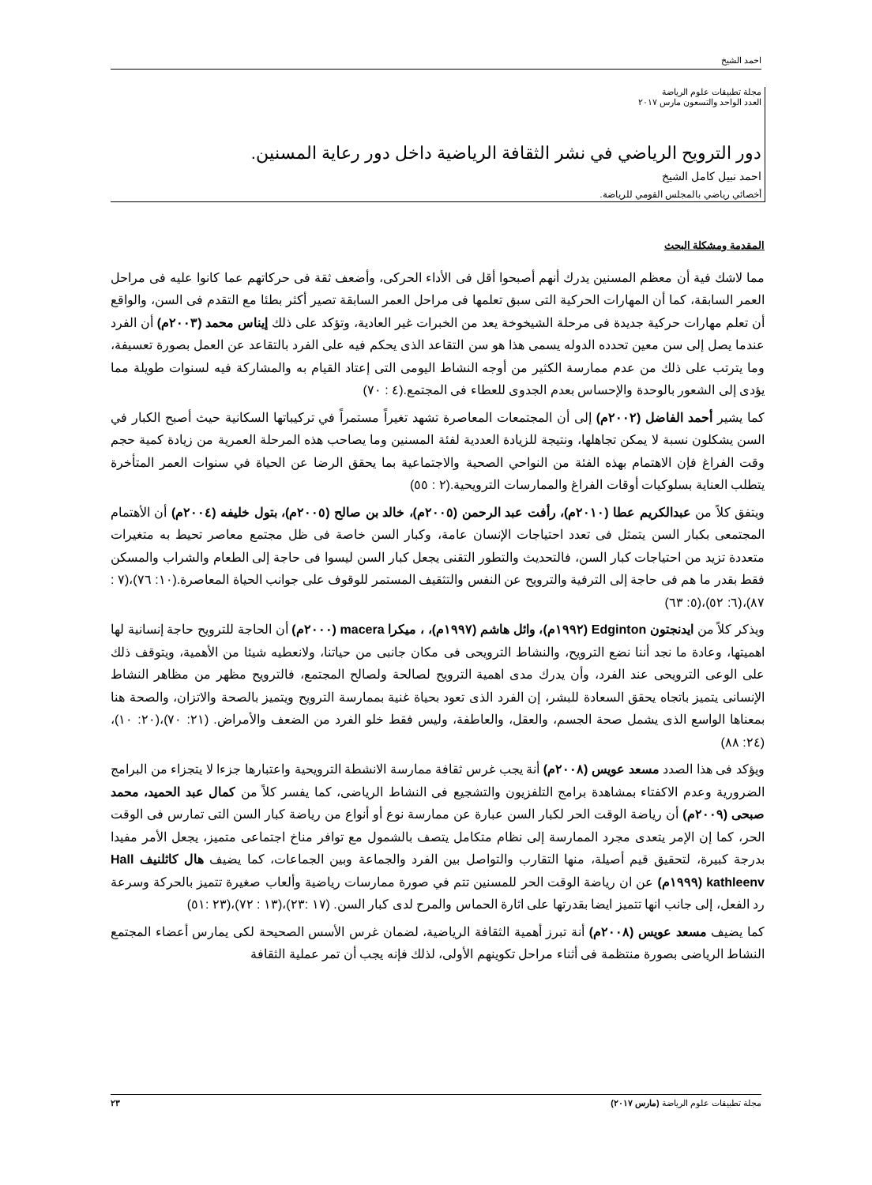احمد الشيخ
مجلة تطبيقات علوم الرياضة
العدد الواحد والتسعون مارس ٢٠١٧
دور الترويح الرياضي في نشر الثقافة الرياضية داخل دور رعاية المسنين.
احمد نبيل كامل الشيخ
أخصائي رياضي بالمجلس القومي للرياضة.
المقدمة ومشكلة البحث
مما لاشك فية أن معظم المسنين يدرك أنهم أصبحوا أقل فى الأداء الحركى، وأضعف ثقة فى حركاتهم عما كانوا عليه فى مراحل العمر السابقة، كما أن المهارات الحركية التى سبق تعلمها فى مراحل العمر السابقة تصير أكثر بطئا مع التقدم فى السن، والواقع أن تعلم مهارات حركية جديدة فى مرحلة الشيخوخة يعد من الخبرات غير العادية، وتؤكد على ذلك إيناس محمد (٢٠٠٣م) أن الفرد عندما يصل إلى سن معين تحدده الدوله يسمى هذا هو سن التقاعد الذى يحكم فيه على الفرد بالتقاعد عن العمل بصورة تعسيفة، وما يترتب على ذلك من عدم ممارسة الكثير من أوجه النشاط اليومى التى إعتاد القيام به والمشاركة فيه لسنوات طويلة مما يؤدى إلى الشعور بالوحدة والإحساس بعدم الجدوى للعطاء فى المجتمع.(٤ : ٧٠)
كما يشير أحمد الفاضل (٢٠٠٢م) إلى أن المجتمعات المعاصرة تشهد تغيراً مستمراً في تركيباتها السكانية حيث أصبح الكبار في السن يشكلون نسبة لا يمكن تجاهلها، ونتيجة للزيادة العددية لفئة المسنين وما يصاحب هذه المرحلة العمرية من زيادة كمية حجم وقت الفراغ فإن الاهتمام بهذه الفئة من النواحي الصحية والاجتماعية بما يحقق الرضا عن الحياة في سنوات العمر المتأخرة يتطلب العناية بسلوكيات أوقات الفراغ والممارسات الترويحية.(٢ : ٥٥)
ويتفق كلاً من عبدالكريم عطا (٢٠١٠م)، رأفت عبد الرحمن (٢٠٠٥م)، خالد بن صالح (٢٠٠٥م)، بتول خليفه (٢٠٠٤م) أن الأهتمام المجتمعى بكبار السن يتمثل فى تعدد احتياجات الإنسان عامة، وكبار السن خاصة فى ظل مجتمع معاصر تحيط به متغيرات متعددة تزيد من احتياجات كبار السن، فالتحديث والتطور التقنى يجعل كبار السن ليسوا فى حاجة إلى الطعام والشراب والمسكن فقط بقدر ما هم فى حاجة إلى الترفية والترويح عن النفس والتثقيف المستمر للوقوف على جوانب الحياة المعاصرة.(١٠: ٧٦)،(٧ : ٨٧)،(٦: ٥٢)،(٥: ٦٣)
ويذكر كلاً من ايدنجتون Edginton (١٩٩٢م)، وائل هاشم (١٩٩٧م)، ، ميكرا macera (٢٠٠٠م) أن الحاجة للترويح حاجة إنسانية لها اهميتها، وعادة ما نجد أننا نضع الترويح، والنشاط الترويحى فى مكان جانبى من حياتنا، ولانعطيه شيئا من الأهمية، ويتوقف ذلك على الوعى الترويحى عند الفرد، وأن يدرك مدى اهمية الترويح لصالحة ولصالح المجتمع، فالترويح مظهر من مظاهر النشاط الإنسانى يتميز باتجاه يحقق السعادة للبشر، إن الفرد الذى تعود بحياة غنية بممارسة الترويح ويتميز بالصحة والاتزان، والصحة هنا بمعناها الواسع الذى يشمل صحة الجسم، والعقل، والعاطفة، وليس فقط خلو الفرد من الضعف والأمراض. (٢١: ٧٠)،(٢٠: ١٠)،(٢٤: ٨٨)
ويؤكد فى هذا الصدد مسعد عويس (٢٠٠٨م) أنة يجب غرس ثقافة ممارسة الانشطة الترويحية واعتبارها جزءا لا يتجزاء من البرامج الضرورية وعدم الاكفتاء بمشاهدة برامج التلفزيون والتشجيع فى النشاط الرياضى، كما يفسر كلاً من كمال عبد الحميد، محمد صبحى (٢٠٠٩م) أن رياضة الوقت الحر لكبار السن عبارة عن ممارسة نوع أو أنواع من رياضة كبار السن التى تمارس فى الوقت الحر، كما إن الإمر يتعدى مجرد الممارسة إلى نظام متكامل يتصف بالشمول مع توافر مناخ اجتماعى متميز، يجعل الأمر مفيدا بدرجة كبيرة، لتحقيق قيم أصيلة، منها التقارب والتواصل بين الفرد والجماعة وبين الجماعات، كما يضيف هال كاثلنيف Hall kathleenv (١٩٩٩م) عن ان رياضة الوقت الحر للمسنين تتم في صورة ممارسات رياضية وألعاب صغيرة تتميز بالحركة وسرعة رد الفعل، إلى جانب انها تتميز ايضا بقدرتها على اثارة الحماس والمرح لدى كبار السن. (١٧ :٢٣)،(١٣ : ٧٢)،(٢٣ :٥١)
كما يضيف مسعد عويس (٢٠٠٨م) أنة تبرز أهمية الثقافة الرياضية، لضمان غرس الأسس الصحيحة لكى يمارس أعضاء المجتمع النشاط الرياضى بصورة منتظمة فى أثناء مراحل تكوينهم الأولى، لذلك فإنه يجب أن تمر عملية الثقافة
مجلة تطبيقات علوم الرياضة (مارس ٢٠١٧) ٢٣